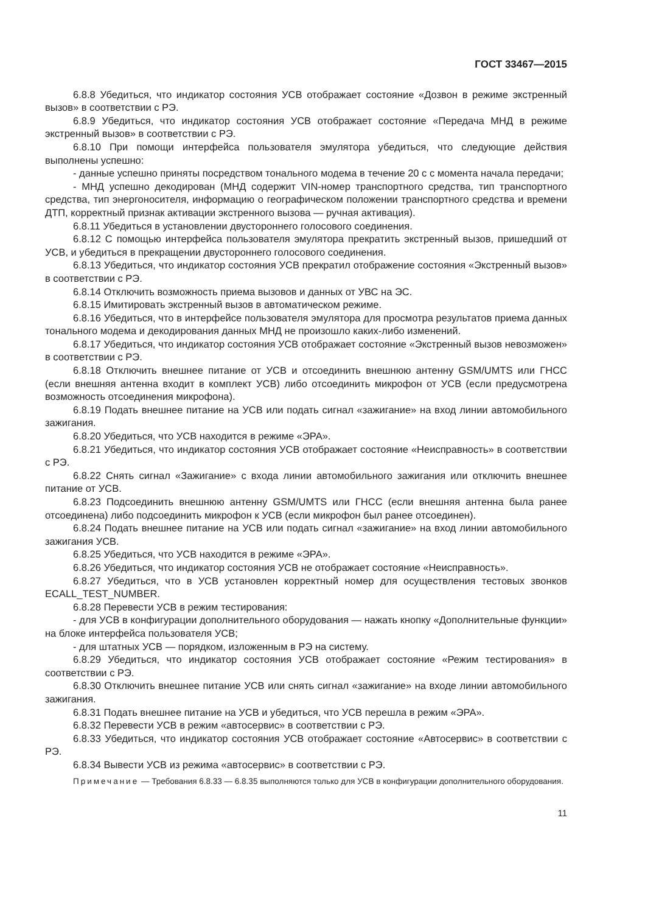ГОСТ 33467—2015
6.8.8 Убедиться, что индикатор состояния УСВ отображает состояние «Дозвон в режиме экстренный вызов» в соответствии с РЭ.
6.8.9 Убедиться, что индикатор состояния УСВ отображает состояние «Передача МНД в режиме экстренный вызов» в соответствии с РЭ.
6.8.10 При помощи интерфейса пользователя эмулятора убедиться, что следующие действия выполнены успешно:
- данные успешно приняты посредством тонального модема в течение 20 с с момента начала передачи;
- МНД успешно декодирован (МНД содержит VIN-номер транспортного средства, тип транспортного средства, тип энергоносителя, информацию о географическом положении транспортного средства и времени ДТП, корректный признак активации экстренного вызова — ручная активация).
6.8.11 Убедиться в установлении двустороннего голосового соединения.
6.8.12 С помощью интерфейса пользователя эмулятора прекратить экстренный вызов, пришедший от УСВ, и убедиться в прекращении двустороннего голосового соединения.
6.8.13 Убедиться, что индикатор состояния УСВ прекратил отображение состояния «Экстренный вызов» в соответствии с РЭ.
6.8.14 Отключить возможность приема вызовов и данных от УВС на ЭС.
6.8.15 Имитировать экстренный вызов в автоматическом режиме.
6.8.16 Убедиться, что в интерфейсе пользователя эмулятора для просмотра результатов приема данных тонального модема и декодирования данных МНД не произошло каких-либо изменений.
6.8.17 Убедиться, что индикатор состояния УСВ отображает состояние «Экстренный вызов невозможен» в соответствии с РЭ.
6.8.18 Отключить внешнее питание от УСВ и отсоединить внешнюю антенну GSM/UMTS или ГНСС (если внешняя антенна входит в комплект УСВ) либо отсоединить микрофон от УСВ (если предусмотрена возможность отсоединения микрофона).
6.8.19 Подать внешнее питание на УСВ или подать сигнал «зажигание» на вход линии автомобильного зажигания.
6.8.20 Убедиться, что УСВ находится в режиме «ЭРА».
6.8.21 Убедиться, что индикатор состояния УСВ отображает состояние «Неисправность» в соответствии с РЭ.
6.8.22 Снять сигнал «Зажигание» с входа линии автомобильного зажигания или отключить внешнее питание от УСВ.
6.8.23 Подсоединить внешнюю антенну GSM/UMTS или ГНСС (если внешняя антенна была ранее отсоединена) либо подсоединить микрофон к УСВ (если микрофон был ранее отсоединен).
6.8.24 Подать внешнее питание на УСВ или подать сигнал «зажигание» на вход линии автомобильного зажигания УСВ.
6.8.25 Убедиться, что УСВ находится в режиме «ЭРА».
6.8.26 Убедиться, что индикатор состояния УСВ не отображает состояние «Неисправность».
6.8.27 Убедиться, что в УСВ установлен корректный номер для осуществления тестовых звонков ECALL_TEST_NUMBER.
6.8.28 Перевести УСВ в режим тестирования:
- для УСВ в конфигурации дополнительного оборудования — нажать кнопку «Дополнительные функции» на блоке интерфейса пользователя УСВ;
- для штатных УСВ — порядком, изложенным в РЭ на систему.
6.8.29 Убедиться, что индикатор состояния УСВ отображает состояние «Режим тестирования» в соответствии с РЭ.
6.8.30 Отключить внешнее питание УСВ или снять сигнал «зажигание» на входе линии автомобильного зажигания.
6.8.31 Подать внешнее питание на УСВ и убедиться, что УСВ перешла в режим «ЭРА».
6.8.32 Перевести УСВ в режим «автосервис» в соответствии с РЭ.
6.8.33 Убедиться, что индикатор состояния УСВ отображает состояние «Автосервис» в соответствии с РЭ.
6.8.34 Вывести УСВ из режима «автосервис» в соответствии с РЭ.
Примечание — Требования 6.8.33 — 6.8.35 выполняются только для УСВ в конфигурации дополнительного оборудования.
11